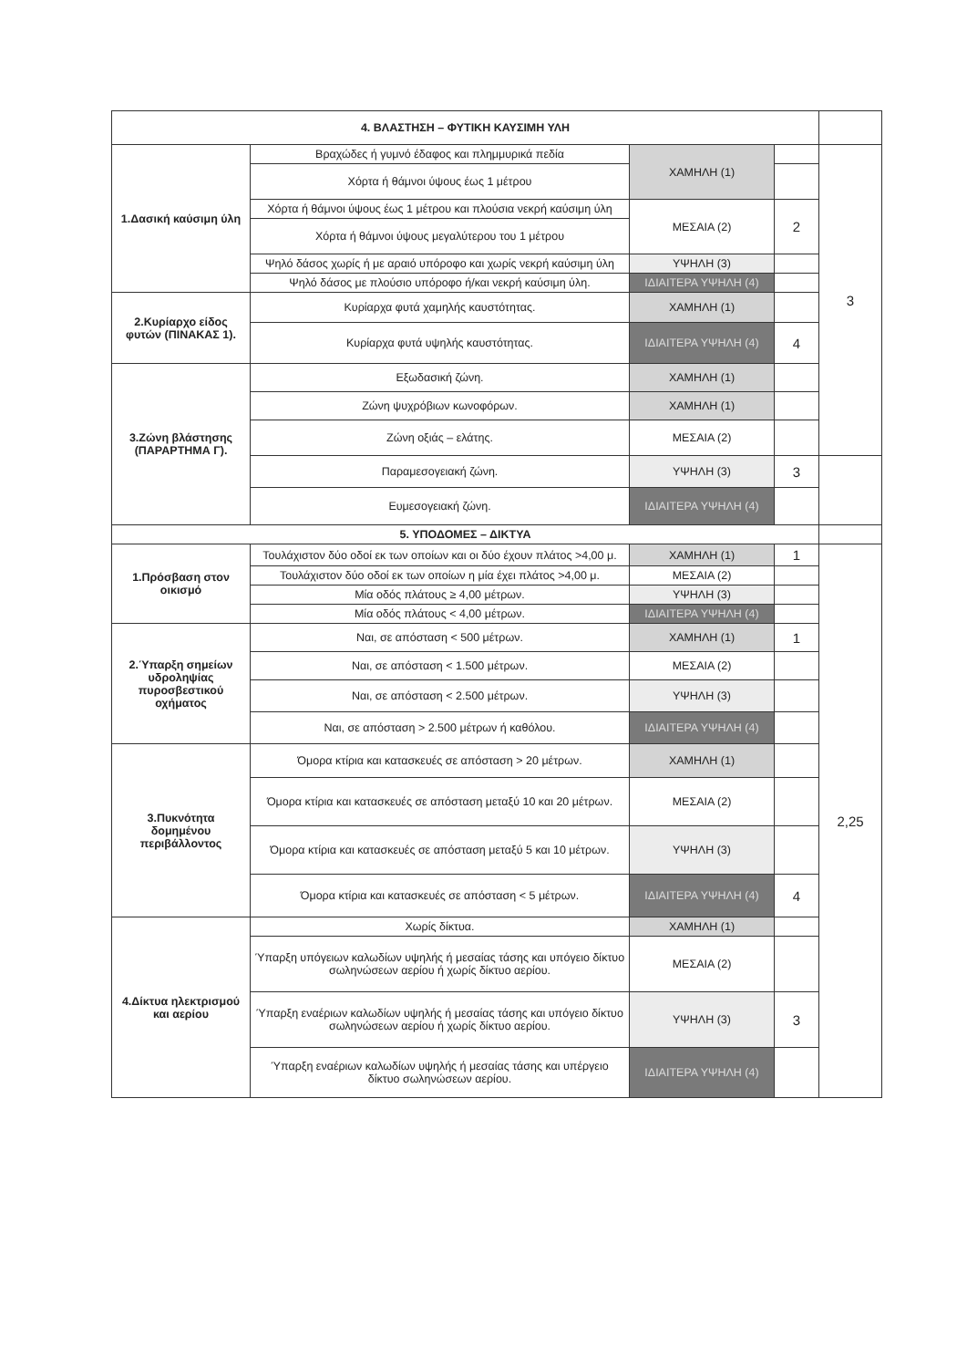| 4. ΒΛΑΣΤΗΣΗ – ΦΥΤΙΚΗ ΚΑΥΣΙΜΗ ΥΛΗ | | | | |
| 1.Δασική καύσιμη ύλη | Βραχώδες ή γυμνό έδαφος και πλημμυρικά πεδία | ΧΑΜΗΛΗ (1) | | 3 |
| | Χόρτα ή θάμνοι ύψους έως 1 μέτρου | | | |
| | Χόρτα ή θάμνοι ύψους έως 1 μέτρου και πλούσια νεκρή καύσιμη ύλη | ΜΕΣΑΙΑ (2) | 2 | |
| | Χόρτα ή θάμνοι ύψους μεγαλύτερου του 1 μέτρου | | | |
| | Ψηλό δάσος χωρίς ή με αραιό υπόροφο και χωρίς νεκρή καύσιμη ύλη | ΥΨΗΛΗ (3) | | |
| | Ψηλό δάσος με πλούσιο υπόροφο ή/και νεκρή καύσιμη ύλη. | ΙΔΙΑΙΤΕΡΑ ΥΨΗΛΗ (4) | | |
| 2.Κυρίαρχο είδος φυτών (ΠΙΝΑΚΑΣ 1). | Κυρίαρχα φυτά χαμηλής καυστότητας. | ΧΑΜΗΛΗ (1) | | |
| | Κυρίαρχα φυτά υψηλής καυστότητας. | ΙΔΙΑΙΤΕΡΑ ΥΨΗΛΗ (4) | 4 | |
| 3.Ζώνη βλάστησης (ΠΑΡΑΡΤΗΜΑ Γ). | Εξωδασική ζώνη. | ΧΑΜΗΛΗ (1) | | |
| | Ζώνη ψυχρόβιων κωνοφόρων. | ΧΑΜΗΛΗ (1) | | |
| | Ζώνη οξιάς – ελάτης. | ΜΕΣΑΙΑ (2) | | |
| | Παραμεσογειακή ζώνη. | ΥΨΗΛΗ (3) | 3 | |
| | Ευμεσογειακή ζώνη. | ΙΔΙΑΙΤΕΡΑ ΥΨΗΛΗ (4) | | |
| 5. ΥΠΟΔΟΜΕΣ – ΔΙΚΤΥΑ | | | | |
| 1.Πρόσβαση στον οικισμό | Τουλάχιστον δύο οδοί εκ των οποίων και οι δύο έχουν πλάτος >4,00 μ. | ΧΑΜΗΛΗ (1) | 1 | 2,25 |
| | Τουλάχιστον δύο οδοί εκ των οποίων η μία έχει πλάτος >4,00 μ. | ΜΕΣΑΙΑ (2) | | |
| | Μία οδός πλάτους ≥ 4,00 μέτρων. | ΥΨΗΛΗ (3) | | |
| | Μία οδός πλάτους < 4,00 μέτρων. | ΙΔΙΑΙΤΕΡΑ ΥΨΗΛΗ (4) | | |
| 2.Ύπαρξη σημείων υδροληψίας πυροσβεστικού οχήματος | Ναι, σε απόσταση < 500 μέτρων. | ΧΑΜΗΛΗ (1) | 1 | |
| | Ναι, σε απόσταση < 1.500 μέτρων. | ΜΕΣΑΙΑ (2) | | |
| | Ναι, σε απόσταση < 2.500 μέτρων. | ΥΨΗΛΗ (3) | | |
| | Ναι, σε απόσταση > 2.500 μέτρων ή καθόλου. | ΙΔΙΑΙΤΕΡΑ ΥΨΗΛΗ (4) | | |
| 3.Πυκνότητα δομημένου περιβάλλοντος | Όμορα κτίρια και κατασκευές σε απόσταση > 20 μέτρων. | ΧΑΜΗΛΗ (1) | | |
| | Όμορα κτίρια και κατασκευές σε απόσταση μεταξύ 10 και 20 μέτρων. | ΜΕΣΑΙΑ (2) | | |
| | Όμορα κτίρια και κατασκευές σε απόσταση μεταξύ 5 και 10 μέτρων. | ΥΨΗΛΗ (3) | | |
| | Όμορα κτίρια και κατασκευές σε απόσταση < 5 μέτρων. | ΙΔΙΑΙΤΕΡΑ ΥΨΗΛΗ (4) | 4 | |
| 4.Δίκτυα ηλεκτρισμού και αερίου | Χωρίς δίκτυα. | ΧΑΜΗΛΗ (1) | | |
| | Ύπαρξη υπόγειων καλωδίων υψηλής ή μεσαίας τάσης και υπόγειο δίκτυο σωληνώσεων αερίου ή χωρίς δίκτυο αερίου. | ΜΕΣΑΙΑ (2) | | |
| | Ύπαρξη εναέριων καλωδίων υψηλής ή μεσαίας τάσης και υπόγειο δίκτυο σωληνώσεων αερίου ή χωρίς δίκτυο αερίου. | ΥΨΗΛΗ (3) | 3 | |
| | Ύπαρξη εναέριων καλωδίων υψηλής ή μεσαίας τάσης και υπέργειο δίκτυο σωληνώσεων αερίου. | ΙΔΙΑΙΤΕΡΑ ΥΨΗΛΗ (4) | | |